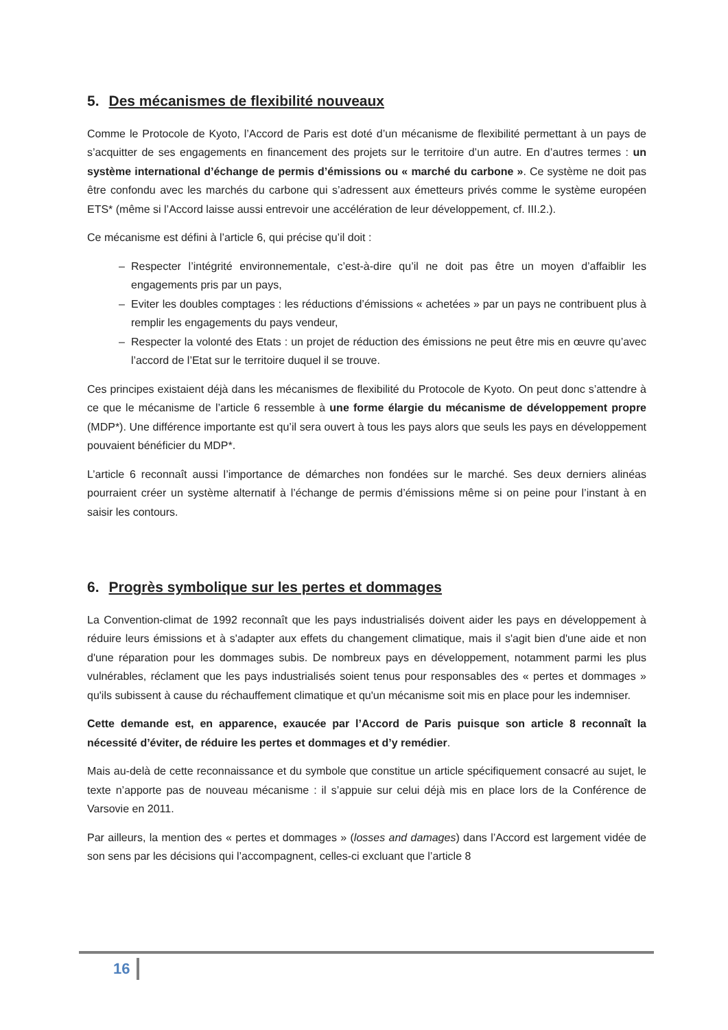5. Des mécanismes de flexibilité nouveaux
Comme le Protocole de Kyoto, l’Accord de Paris est doté d’un mécanisme de flexibilité permettant à un pays de s’acquitter de ses engagements en financement des projets sur le territoire d’un autre. En d’autres termes : un système international d’échange de permis d’émissions ou « marché du carbone ». Ce système ne doit pas être confondu avec les marchés du carbone qui s’adressent aux émetteurs privés comme le système européen ETS* (même si l’Accord laisse aussi entrevoir une accélération de leur développement, cf. III.2.).
Ce mécanisme est défini à l’article 6, qui précise qu’il doit :
– Respecter l’intégrité environnementale, c’est-à-dire qu’il ne doit pas être un moyen d’affaiblir les engagements pris par un pays,
– Eviter les doubles comptages : les réductions d’émissions « achetées » par un pays ne contribuent plus à remplir les engagements du pays vendeur,
– Respecter la volonté des Etats : un projet de réduction des émissions ne peut être mis en œuvre qu’avec l’accord de l’Etat sur le territoire duquel il se trouve.
Ces principes existaient déjà dans les mécanismes de flexibilité du Protocole de Kyoto. On peut donc s’attendre à ce que le mécanisme de l’article 6 ressemble à une forme élargie du mécanisme de développement propre (MDP*). Une différence importante est qu’il sera ouvert à tous les pays alors que seuls les pays en développement pouvaient bénéficier du MDP*.
L’article 6 reconnaît aussi l’importance de démarches non fondées sur le marché. Ses deux derniers alinéas pourraient créer un système alternatif à l’échange de permis d’émissions même si on peine pour l’instant à en saisir les contours.
6. Progrès symbolique sur les pertes et dommages
La Convention-climat de 1992 reconnaît que les pays industrialisés doivent aider les pays en développement à réduire leurs émissions et à s'adapter aux effets du changement climatique, mais il s'agit bien d'une aide et non d'une réparation pour les dommages subis. De nombreux pays en développement, notamment parmi les plus vulnérables, réclament que les pays industrialisés soient tenus pour responsables des « pertes et dommages » qu'ils subissent à cause du réchauffement climatique et qu'un mécanisme soit mis en place pour les indemniser.
Cette demande est, en apparence, exaucée par l’Accord de Paris puisque son article 8 reconnaît la nécessité d’éviter, de réduire les pertes et dommages et d’y remédier.
Mais au-delà de cette reconnaissance et du symbole que constitue un article spécifiquement consacré au sujet, le texte n’apporte pas de nouveau mécanisme : il s’appuie sur celui déjà mis en place lors de la Conférence de Varsovie en 2011.
Par ailleurs, la mention des « pertes et dommages » (losses and damages) dans l’Accord est largement vidée de son sens par les décisions qui l’accompagnent, celles-ci excluant que l’article 8
16